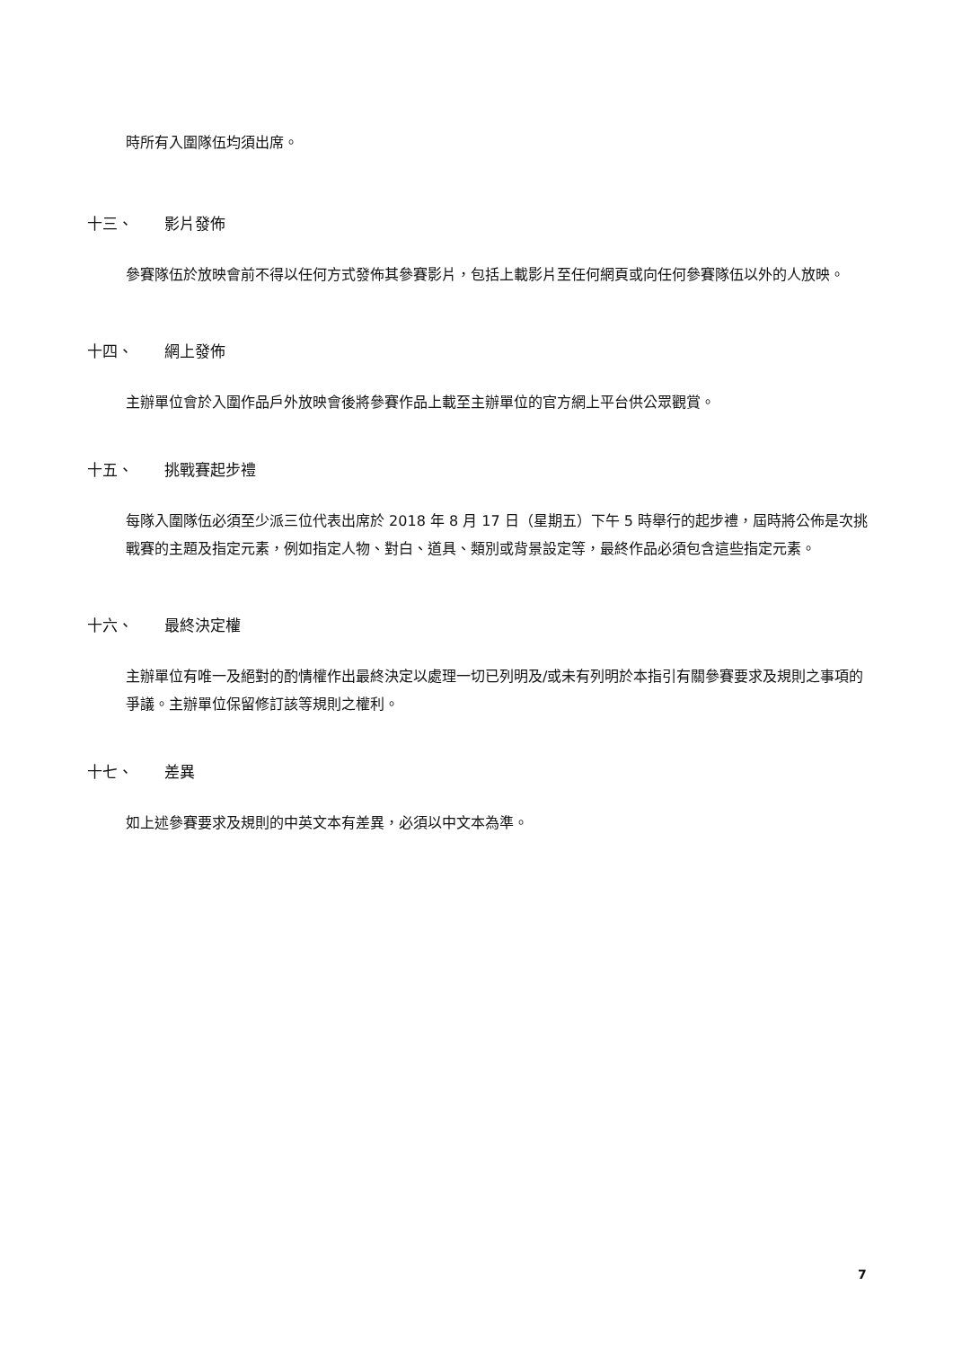時所有入圍隊伍均須出席。
十三、 影片發佈
參賽隊伍於放映會前不得以任何方式發佈其參賽影片，包括上載影片至任何網頁或向任何參賽隊伍以外的人放映。
十四、 網上發佈
主辦單位會於入圍作品戶外放映會後將參賽作品上載至主辦單位的官方網上平台供公眾觀賞。
十五、 挑戰賽起步禮
每隊入圍隊伍必須至少派三位代表出席於 2018 年 8 月 17 日（星期五）下午 5 時舉行的起步禮，屆時將公佈是次挑戰賽的主題及指定元素，例如指定人物、對白、道具、類別或背景設定等，最終作品必須包含這些指定元素。
十六、 最終決定權
主辦單位有唯一及絕對的酌情權作出最終決定以處理一切已列明及/或未有列明於本指引有關參賽要求及規則之事項的爭議。主辦單位保留修訂該等規則之權利。
十七、 差異
如上述參賽要求及規則的中英文本有差異，必須以中文本為準。
7